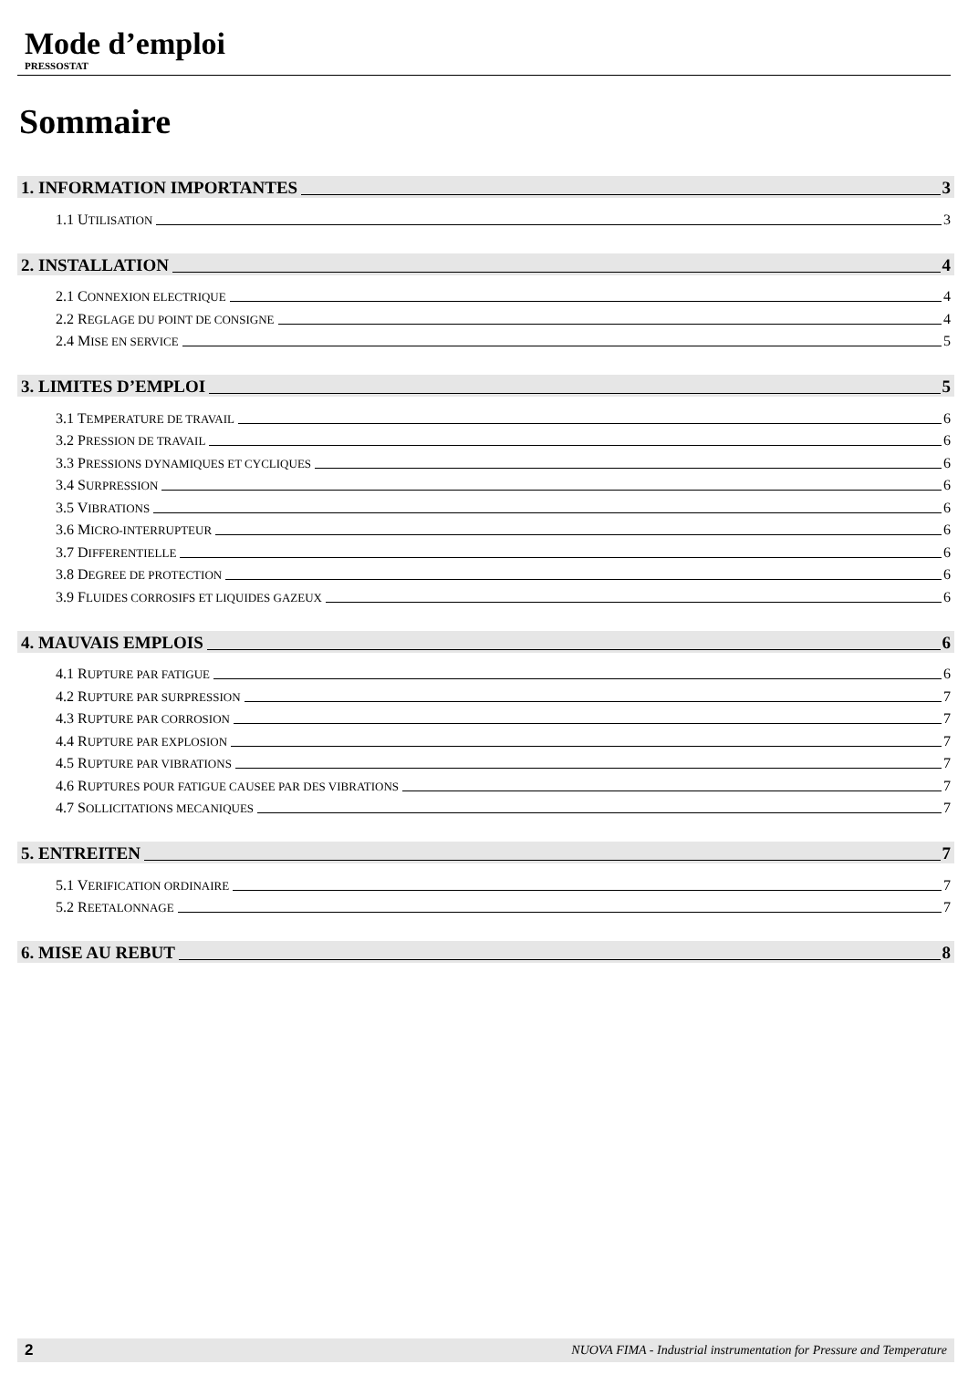Mode d’emploi
PRESSOSTAT
Sommaire
1. INFORMATION IMPORTANTES 3
1.1 UTILISATION 3
2. INSTALLATION 4
2.1 CONNEXION ELECTRIQUE 4
2.2 REGLAGE DU POINT DE CONSIGNE 4
2.4 MISE EN SERVICE 5
3. LIMITES D’EMPLOI 5
3.1 TEMPERATURE DE TRAVAIL 6
3.2 PRESSION DE TRAVAIL 6
3.3 PRESSIONS DYNAMIQUES ET CYCLIQUES 6
3.4 SURPRESSION 6
3.5 VIBRATIONS 6
3.6 MICRO-INTERRUPTEUR 6
3.7 DIFFERENTIELLE 6
3.8 DEGREE DE PROTECTION 6
3.9 FLUIDES CORROSIFS ET LIQUIDES GAZEUX 6
4. MAUVAIS EMPLOIS 6
4.1 RUPTURE PAR FATIGUE 6
4.2 RUPTURE PAR SURPRESSION 7
4.3 RUPTURE PAR CORROSION 7
4.4 RUPTURE PAR EXPLOSION 7
4.5 RUPTURE PAR VIBRATIONS 7
4.6 RUPTURES POUR FATIGUE CAUSEE PAR DES VIBRATIONS 7
4.7 SOLLICITATIONS MECANIQUES 7
5. ENTREITEN 7
5.1 VERIFICATION ORDINAIRE 7
5.2 REETALONNAGE 7
6. MISE AU REBUT 8
2 NUOVA FIMA - Industrial instrumentation for Pressure and Temperature